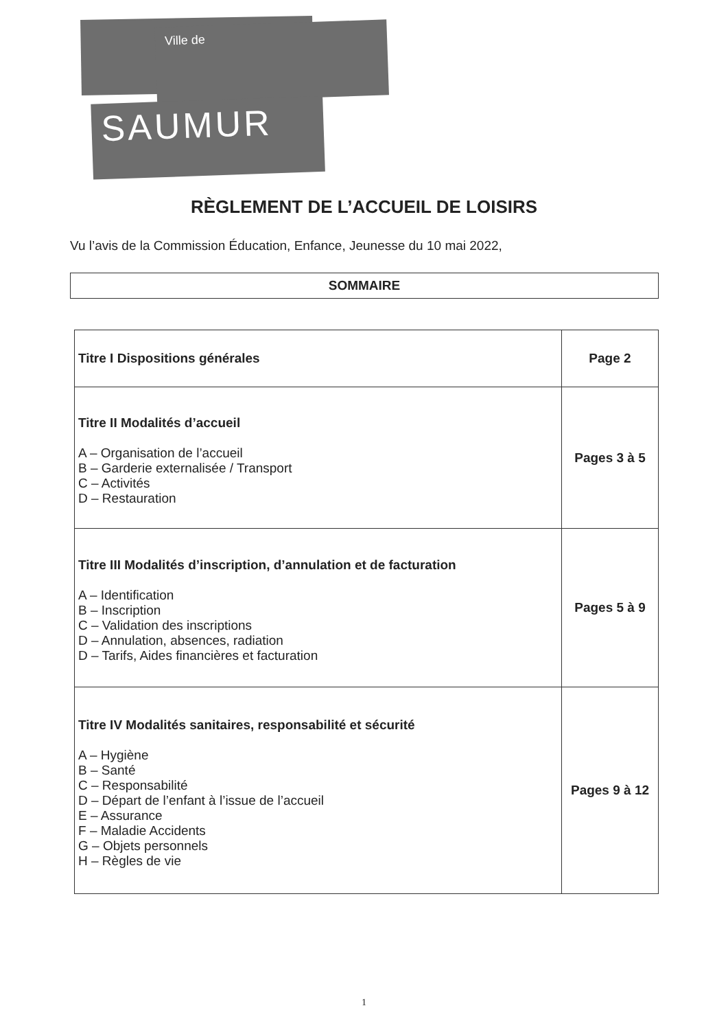Ville de
SAUMUR
RÈGLEMENT DE L’ACCUEIL DE LOISIRS
Vu l’avis de la Commission Éducation, Enfance, Jeunesse du 10 mai 2022,
SOMMAIRE
| Titre I Dispositions générales | Page 2 |
| Titre II Modalités d’accueil A – Organisation de l’accueil B – Garderie externalisée / Transport C – Activités D – Restauration | Pages 3 à 5 |
| Titre III Modalités d’inscription, d’annulation et de facturation A – Identification B – Inscription C – Validation des inscriptions D – Annulation, absences, radiation D – Tarifs, Aides financières et facturation | Pages 5 à 9 |
| Titre IV Modalités sanitaires, responsabilité et sécurité A – Hygiène B – Santé C – Responsabilité D – Départ de l’enfant à l’issue de l’accueil E – Assurance F – Maladie Accidents G – Objets personnels H – Règles de vie | Pages 9 à 12 |
1